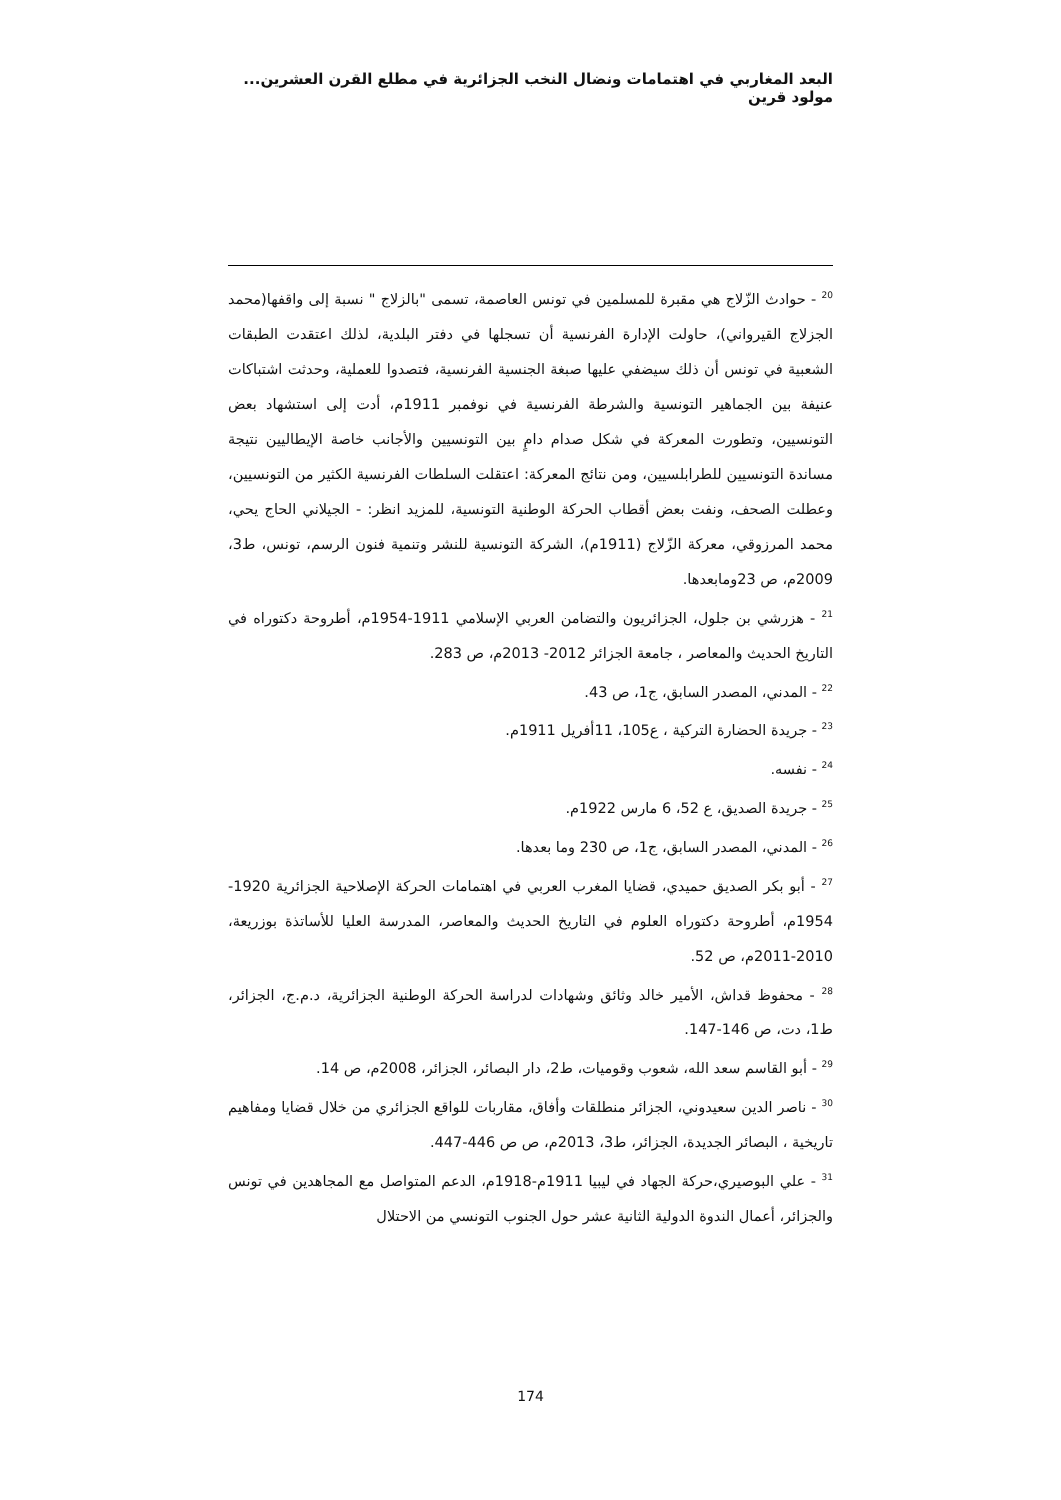البعد المغاربي في اهتمامات ونضال النخب الجزائرية في مطلع القرن العشرين... مولود قرين
<sup>20</sup> - حوادث الزّلاج هي مقبرة للمسلمين في تونس العاصمة، تسمى "بالزلاج " نسبة إلى واقفها(محمد الجزلاج القيرواني)، حاولت الإدارة الفرنسية أن تسجلها في دفتر البلدية، لذلك اعتقدت الطبقات الشعبية في تونس أن ذلك سيضفي عليها صبغة الجنسية الفرنسية، فتصدوا للعملية، وحدثت اشتباكات عنيفة بين الجماهير التونسية والشرطة الفرنسية في نوفمبر 1911م، أدت إلى استشهاد بعض التونسيين، وتطورت المعركة في شكل صدام دامٍ بين التونسيين والأجانب خاصة الإيطاليين نتيجة مساندة التونسيين للطرابلسيين، ومن نتائج المعركة: اعتقلت السلطات الفرنسية الكثير من التونسيين، وعطلت الصحف، ونفت بعض أقطاب الحركة الوطنية التونسية، للمزيد انظر: - الجيلاني الحاج يحي، محمد المرزوقي، معركة الزّلاج (1911م)، الشركة التونسية للنشر وتنمية فنون الرسم، تونس، ط3، 2009م، ص 23ومابعدها.
<sup>21</sup> - هزرشي بن جلول، الجزائريون والتضامن العربي الإسلامي 1911-1954م، أطروحة دكتوراه في التاريخ الحديث والمعاصر ، جامعة الجزائر 2012- 2013م، ص 283.
<sup>22</sup> - المدني، المصدر السابق، ج1، ص 43.
<sup>23</sup> - جريدة الحضارة التركية ، ع105، 11أفريل 1911م.
<sup>24</sup> - نفسه.
<sup>25</sup> - جريدة الصديق، ع 52، 6 مارس 1922م.
<sup>26</sup> - المدني، المصدر السابق، ج1، ص 230 وما بعدها.
<sup>27</sup> - أبو بكر الصديق حميدي، قضايا المغرب العربي في اهتمامات الحركة الإصلاحية الجزائرية 1920-1954م، أطروحة دكتوراه العلوم في التاريخ الحديث والمعاصر، المدرسة العليا للأساتذة بوزريعة، 2010-2011م، ص 52.
<sup>28</sup> - محفوظ قداش، الأمير خالد وثائق وشهادات لدراسة الحركة الوطنية الجزائرية، د.م.ج، الجزائر، ط1، دت، ص 146-147.
<sup>29</sup> - أبو القاسم سعد الله، شعوب وقوميات، ط2، دار البصائر، الجزائر، 2008م، ص 14.
<sup>30</sup> - ناصر الدين سعيدوني، الجزائر منطلقات وأفاق، مقاربات للواقع الجزائري من خلال قضايا ومفاهيم تاريخية ، البصائر الجديدة، الجزائر، ط3، 2013م، ص ص 446-447.
<sup>31</sup> - علي البوصيري،حركة الجهاد في ليبيا 1911م-1918م، الدعم المتواصل مع المجاهدين في تونس والجزائر، أعمال الندوة الدولية الثانية عشر حول الجنوب التونسي من الاحتلال
174